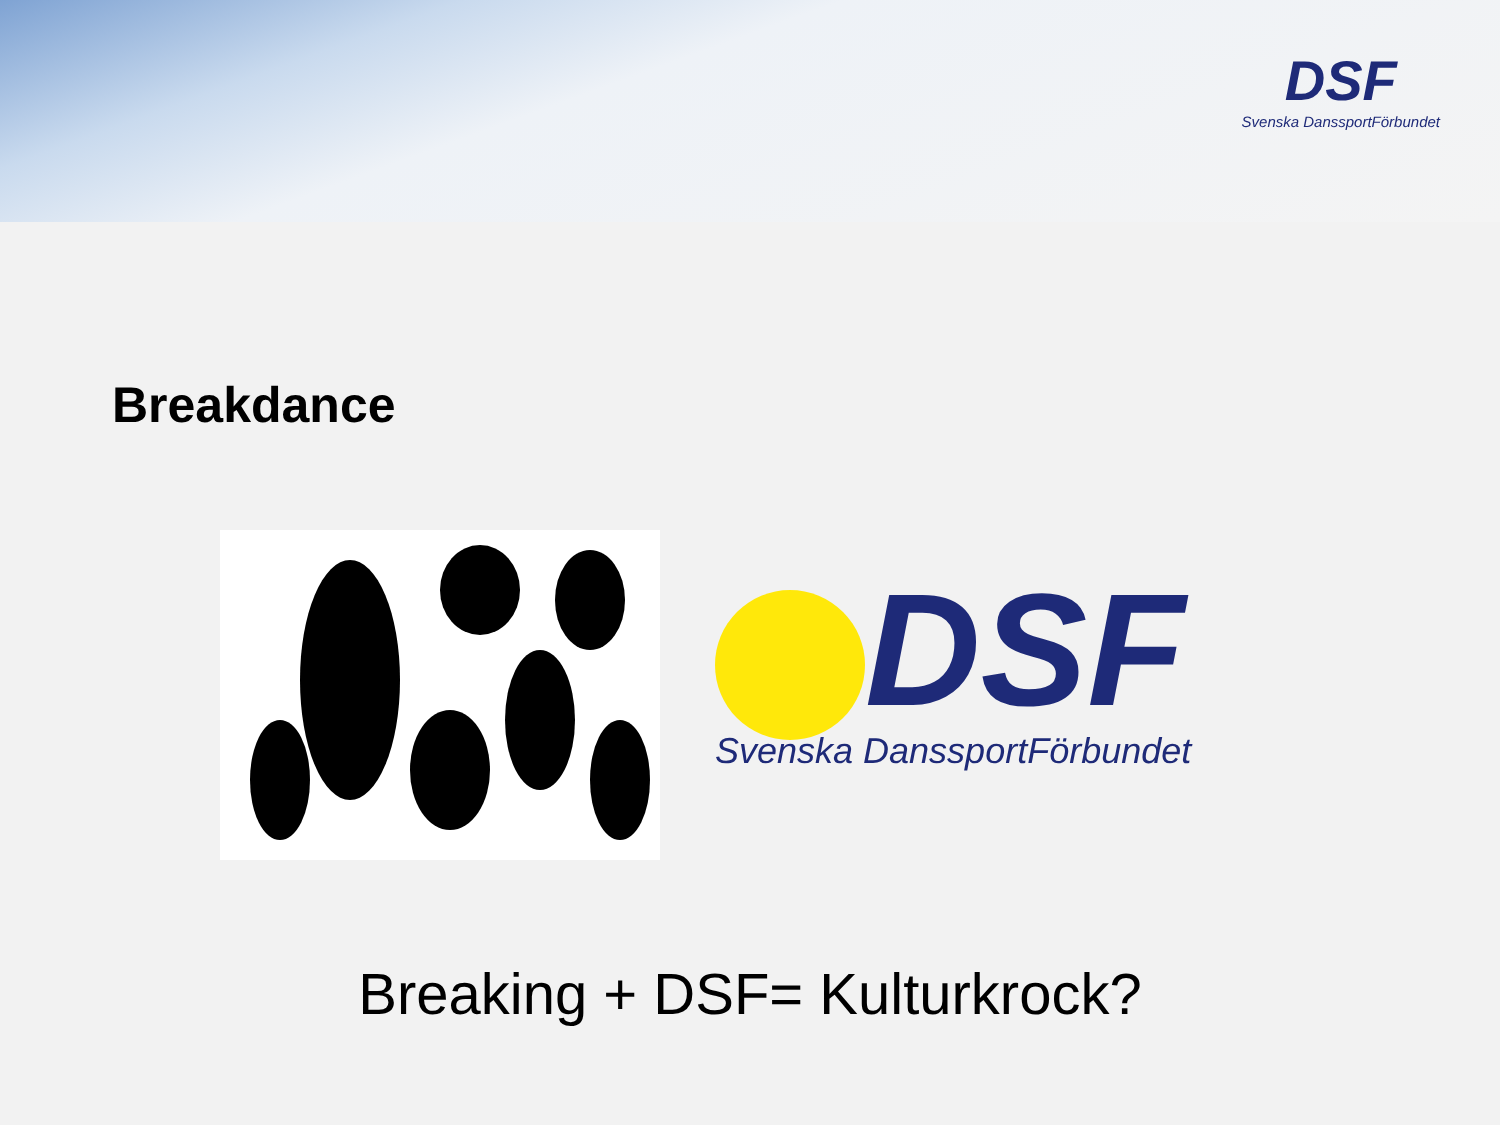DSF
Svenska DanssportFörbundet
Breakdance
DSF
Svenska DanssportFörbundet
Breaking + DSF= Kulturkrock?